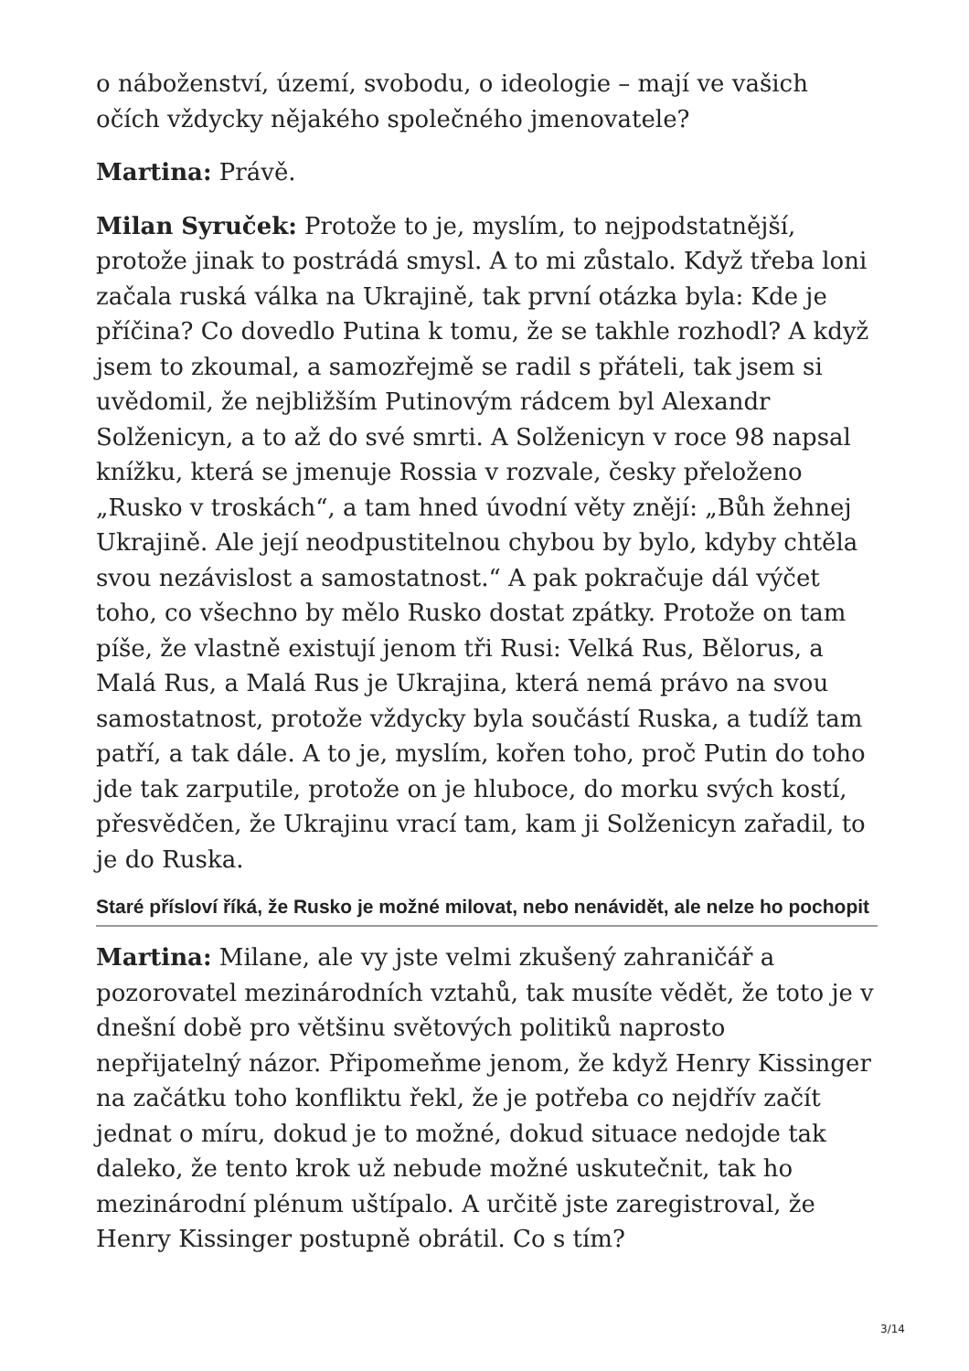o náboženství, území, svobodu, o ideologie – mají ve vašich očích vždycky nějakého společného jmenovatele?
Martina: Právě.
Milan Syruček: Protože to je, myslím, to nejpodstatnější, protože jinak to postrádá smysl. A to mi zůstalo. Když třeba loni začala ruská válka na Ukrajině, tak první otázka byla: Kde je příčina? Co dovedlo Putina k tomu, že se takhle rozhodl? A když jsem to zkoumal, a samozřejmě se radil s přáteli, tak jsem si uvědomil, že nejbližším Putinovým rádcem byl Alexandr Solženicyn, a to až do své smrti. A Solženicyn v roce 98 napsal knížku, která se jmenuje Rossia v rozvale, česky přeloženo „Rusko v troskách“, a tam hned úvodní věty znějí: „Bůh žehnej Ukrajině. Ale její neodpustitelnou chybou by bylo, kdyby chtěla svou nezávislost a samostatnost.“ A pak pokračuje dál výčet toho, co všechno by mělo Rusko dostat zpátky. Protože on tam píše, že vlastně existují jenom tři Rusi: Velká Rus, Bělorus, a Malá Rus, a Malá Rus je Ukrajina, která nemá právo na svou samostatnost, protože vždycky byla součástí Ruska, a tudíž tam patří, a tak dále. A to je, myslím, kořen toho, proč Putin do toho jde tak zarputile, protože on je hluboce, do morku svých kostí, přesvědčen, že Ukrajinu vrací tam, kam ji Solženicyn zařadil, to je do Ruska.
Staré přísloví říká, že Rusko je možné milovat, nebo nenávidět, ale nelze ho pochopit
Martina: Milane, ale vy jste velmi zkušený zahraničář a pozorovatel mezinárodních vztahů, tak musíte vědět, že toto je v dnešní době pro většinu světových politiků naprosto nepřijatelný názor. Připomeňme jenom, že když Henry Kissinger na začátku toho konfliktu řekl, že je potřeba co nejdřív začít jednat o míru, dokud je to možné, dokud situace nedojde tak daleko, že tento krok už nebude možné uskutečnit, tak ho mezinárodní plénum uštípalo. A určitě jste zaregistroval, že Henry Kissinger postupně obrátil. Co s tím?
3/14